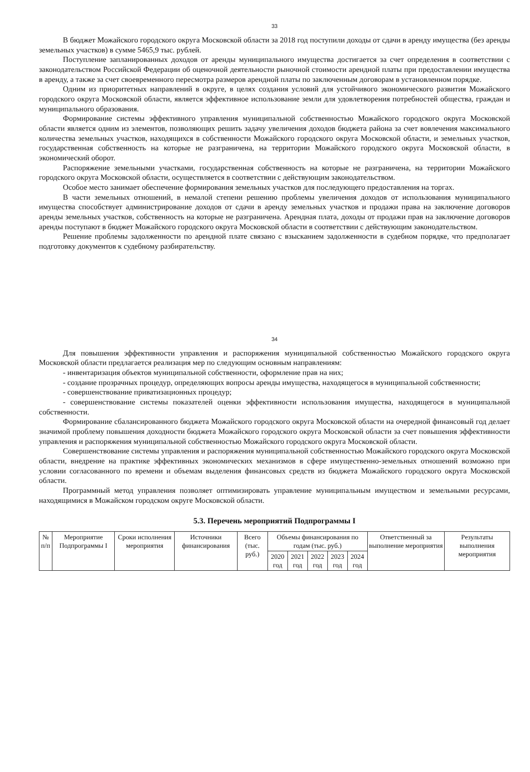33
В бюджет Можайского городского округа Московской области за 2018 год поступили доходы от сдачи в аренду имущества (без аренды земельных участков) в сумме 5465,9 тыс. рублей.
Поступление запланированных доходов от аренды муниципального имущества достигается за счет определения в соответствии с законодательством Российской Федерации об оценочной деятельности рыночной стоимости арендной платы при предоставлении имущества в аренду, а также за счет своевременного пересмотра размеров арендной платы по заключенным договорам в установленном порядке.
Одним из приоритетных направлений в округе, в целях создания условий для устойчивого экономического развития Можайского городского округа Московской области, является эффективное использование земли для удовлетворения потребностей общества, граждан и муниципального образования.
Формирование системы эффективного управления муниципальной собственностью Можайского городского округа Московской области является одним из элементов, позволяющих решить задачу увеличения доходов бюджета района за счет вовлечения максимального количества земельных участков, находящихся в собственности Можайского городского округа Московской области, и земельных участков, государственная собственность на которые не разграничена, на территории Можайского городского округа Московской области, в экономический оборот.
Распоряжение земельными участками, государственная собственность на которые не разграничена, на территории Можайского городского округа Московской области, осуществляется в соответствии с действующим законодательством.
Особое место занимает обеспечение формирования земельных участков для последующего предоставления на торгах.
В части земельных отношений, в немалой степени решению проблемы увеличения доходов от использования муниципального имущества способствует администрирование доходов от сдачи в аренду земельных участков и продажи права на заключение договоров аренды земельных участков, собственность на которые не разграничена. Арендная плата, доходы от продажи прав на заключение договоров аренды поступают в бюджет Можайского городского округа Московской области в соответствии с действующим законодательством.
Решение проблемы задолженности по арендной плате связано с взысканием задолженности в судебном порядке, что предполагает подготовку документов к судебному разбирательству.
34
Для повышения эффективности управления и распоряжения муниципальной собственностью Можайского городского округа Московской области предлагается реализация мер по следующим основным направлениям:
- инвентаризация объектов муниципальной собственности, оформление прав на них;
- создание прозрачных процедур, определяющих вопросы аренды имущества, находящегося в муниципальной собственности;
- совершенствование приватизационных процедур;
- совершенствование системы показателей оценки эффективности использования имущества, находящегося в муниципальной собственности.
Формирование сбалансированного бюджета Можайского городского округа Московской области на очередной финансовый год делает значимой проблему повышения доходности бюджета Можайского городского округа Московской области за счет повышения эффективности управления и распоряжения муниципальной собственностью Можайского городского округа Московской области.
Совершенствование системы управления и распоряжения муниципальной собственностью Можайского городского округа Московской области, внедрение на практике эффективных экономических механизмов в сфере имущественно-земельных отношений возможно при условии согласованного по времени и объемам выделения финансовых средств из бюджета Можайского городского округа Московской области.
Программный метод управления позволяет оптимизировать управление муниципальным имуществом и земельными ресурсами, находящимися в Можайском городском округе Московской области.
5.3. Перечень мероприятий Подпрограммы I
| № п/п | Мероприятие Подпрограммы I | Сроки исполнения мероприятия | Источники финансирования | Всего (тыс. руб.) | Объемы финансирования по годам (тыс. руб.) | | | | | Ответственный за выполнение мероприятия | Результаты выполнения мероприятия |
| --- | --- | --- | --- | --- | --- | --- | --- | --- | --- | --- | --- |
| | | | | | 2020 год | 2021 год | 2022 год | 2023 год | 2024 год | | |